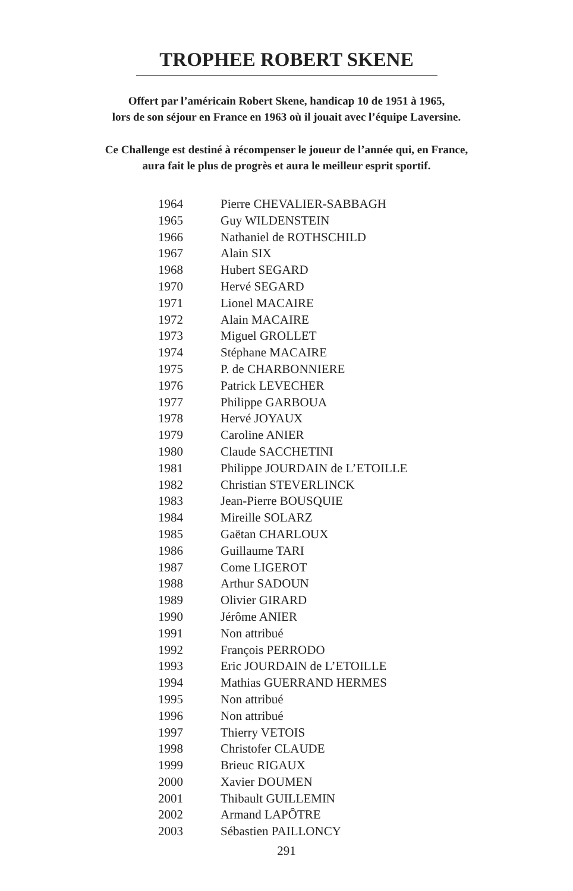TROPHEE ROBERT SKENE
Offert par l’américain Robert Skene, handicap 10 de 1951 à 1965,
lors de son séjour en France en 1963 où il jouait avec l’équipe Laversine.
Ce Challenge est destiné à récompenser le joueur de l’année qui, en France,
aura fait le plus de progrès et aura le meilleur esprit sportif.
| 1964 | Pierre CHEVALIER-SABBAGH |
| 1965 | Guy WILDENSTEIN |
| 1966 | Nathaniel de ROTHSCHILD |
| 1967 | Alain SIX |
| 1968 | Hubert SEGARD |
| 1970 | Hervé SEGARD |
| 1971 | Lionel MACAIRE |
| 1972 | Alain MACAIRE |
| 1973 | Miguel GROLLET |
| 1974 | Stéphane MACAIRE |
| 1975 | P. de CHARBONNIERE |
| 1976 | Patrick LEVECHER |
| 1977 | Philippe GARBOUA |
| 1978 | Hervé JOYAUX |
| 1979 | Caroline ANIER |
| 1980 | Claude SACCHETINI |
| 1981 | Philippe JOURDAIN de L’ETOILLE |
| 1982 | Christian STEVERLINCK |
| 1983 | Jean-Pierre BOUSQUIE |
| 1984 | Mireille SOLARZ |
| 1985 | Gaëtan CHARLOUX |
| 1986 | Guillaume TARI |
| 1987 | Come LIGEROT |
| 1988 | Arthur SADOUN |
| 1989 | Olivier GIRARD |
| 1990 | Jérôme ANIER |
| 1991 | Non attribué |
| 1992 | François PERRODO |
| 1993 | Eric JOURDAIN de L’ETOILLE |
| 1994 | Mathias GUERRAND HERMES |
| 1995 | Non attribué |
| 1996 | Non attribué |
| 1997 | Thierry VETOIS |
| 1998 | Christofer CLAUDE |
| 1999 | Brieuc RIGAUX |
| 2000 | Xavier DOUMEN |
| 2001 | Thibault GUILLEMIN |
| 2002 | Armand LAPÔTRE |
| 2003 | Sébastien PAILLONCY |
291